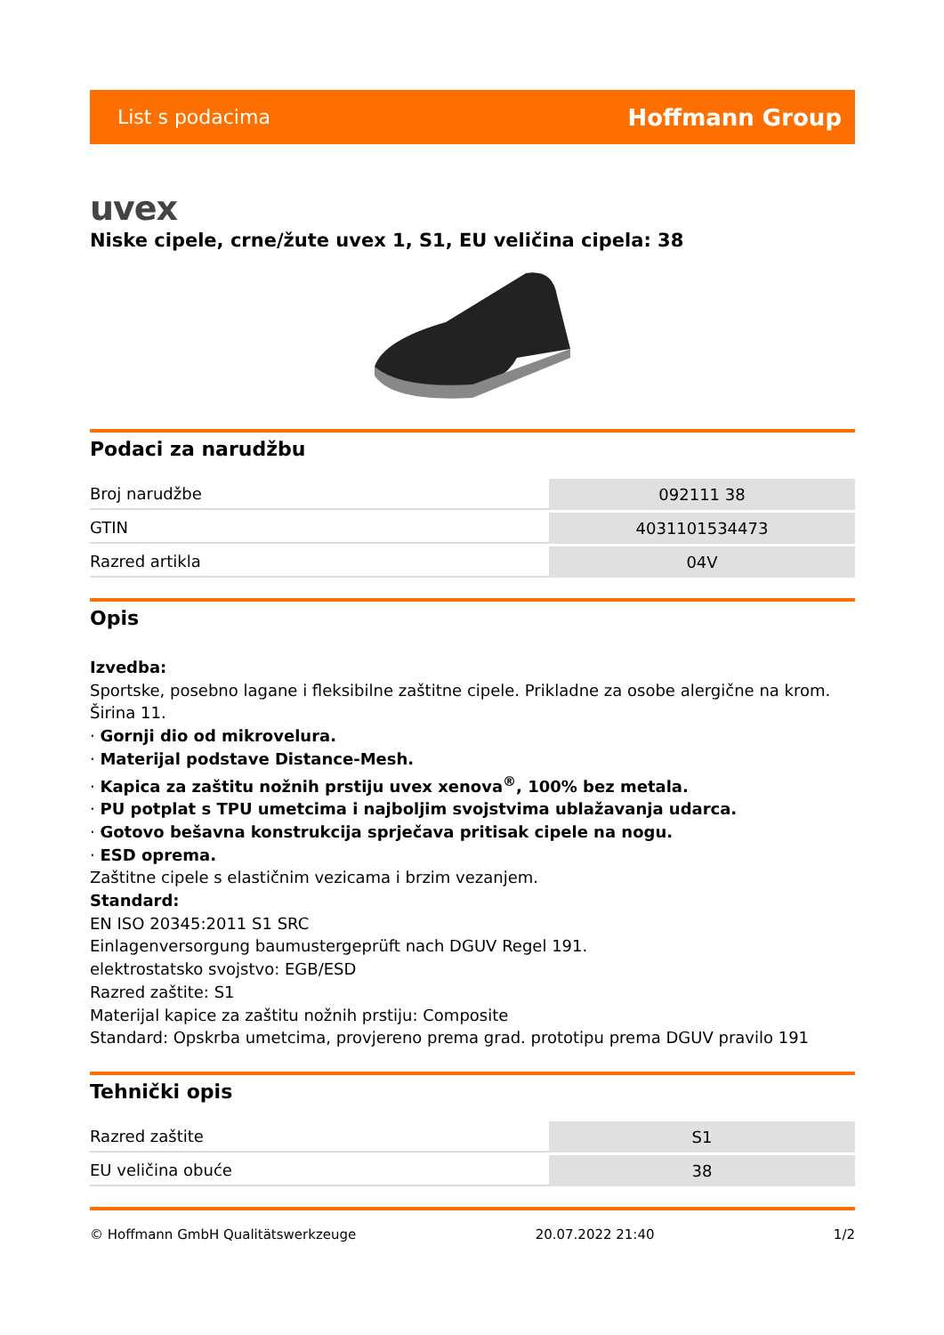List s podacima Hoffmann Group
uvex
Niske cipele, crne/žute uvex 1, S1, EU veličina cipela: 38
Podaci za narudžbu
| Broj narudžbe | 092111 38 |
| GTIN | 4031101534473 |
| Razred artikla | 04V |
Opis
Izvedba:
Sportske, posebno lagane i fleksibilne zaštitne cipele. Prikladne za osobe alergične na krom. Širina 11.
· Gornji dio od mikrovelura.
· Materijal podstave Distance-Mesh.
· Kapica za zaštitu nožnih prstiju uvex xenova<sup>®</sup>, 100% bez metala.
· PU potplat s TPU umetcima i najboljim svojstvima ublažavanja udarca.
· Gotovo bešavna konstrukcija sprječava pritisak cipele na nogu.
· ESD oprema.
Zaštitne cipele s elastičnim vezicama i brzim vezanjem.
Standard:
EN ISO 20345:2011 S1 SRC
Einlagenversorgung baumustergeprüft nach DGUV Regel 191.
elektrostatsko svojstvo: EGB/ESD
Razred zaštite: S1
Materijal kapice za zaštitu nožnih prstiju: Composite
Standard: Opskrba umetcima, provjereno prema grad. prototipu prema DGUV pravilo 191
Tehnički opis
| Razred zaštite | S1 |
| EU veličina obuće | 38 |
© Hoffmann GmbH Qualitätswerkzeuge 20.07.2022 21:40 1/2